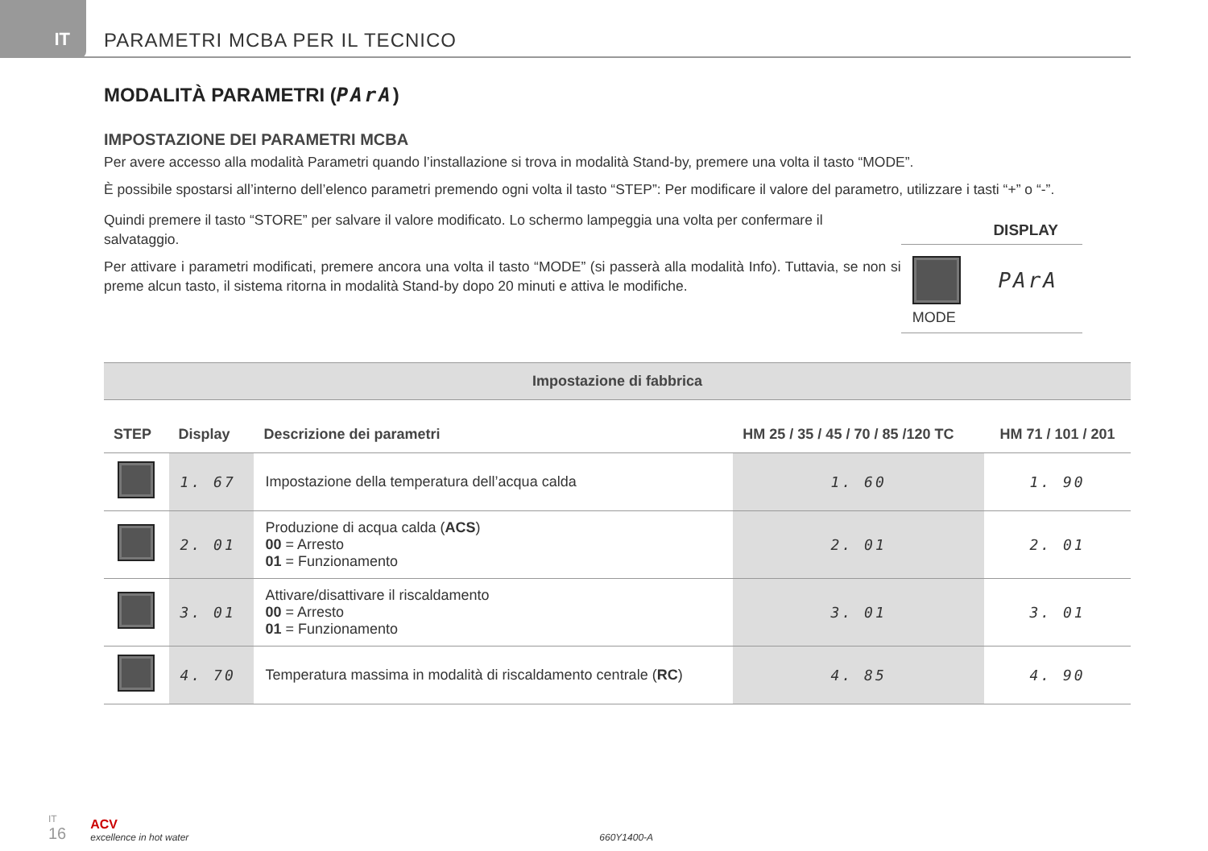IT
PARAMETRI MCBA PER IL TECNICO
MODALITÀ PARAMETRI (PArA)
IMPOSTAZIONE DEI PARAMETRI MCBA
Per avere accesso alla modalità Parametri quando l’installazione si trova in modalità Stand-by, premere una volta il tasto “MODE”.
È possibile spostarsi all’interno dell’elenco parametri premendo ogni volta il tasto “STEP”: Per modificare il valore del parametro, utilizzare i tasti “+” o “-”.
Quindi premere il tasto “STORE” per salvare il valore modificato. Lo schermo lampeggia una volta per confermare il salvataggio.
Per attivare i parametri modificati, premere ancora una volta il tasto “MODE” (si passerà alla modalità Info). Tuttavia, se non si preme alcun tasto, il sistema ritorna in modalità Stand-by dopo 20 minuti e attiva le modifiche.
DISPLAY
PArA
MODE
| Impostazione di fabbrica | | | | |
| --- | --- | --- | --- | --- |
| STEP | Display | Descrizione dei parametri | HM 25 / 35 / 45 / 70 / 85 /120 TC | HM 71 / 101 / 201 |
| | 1. 67 | Impostazione della temperatura dell’acqua calda | 1. 60 | 1. 90 |
| | 2. 01 | Produzione di acqua calda ( ACS ) 00 = Arresto 01 = Funzionamento | 2. 01 | 2. 01 |
| | 3. 01 | Attivare/disattivare il riscaldamento 00 = Arresto 01 = Funzionamento | 3. 01 | 3. 01 |
| | 4. 70 | Temperatura massima in modalità di riscaldamento centrale ( RC ) | 4. 85 | 4. 90 |
IT
16
ACV
excellence in hot water
660Y1400-A